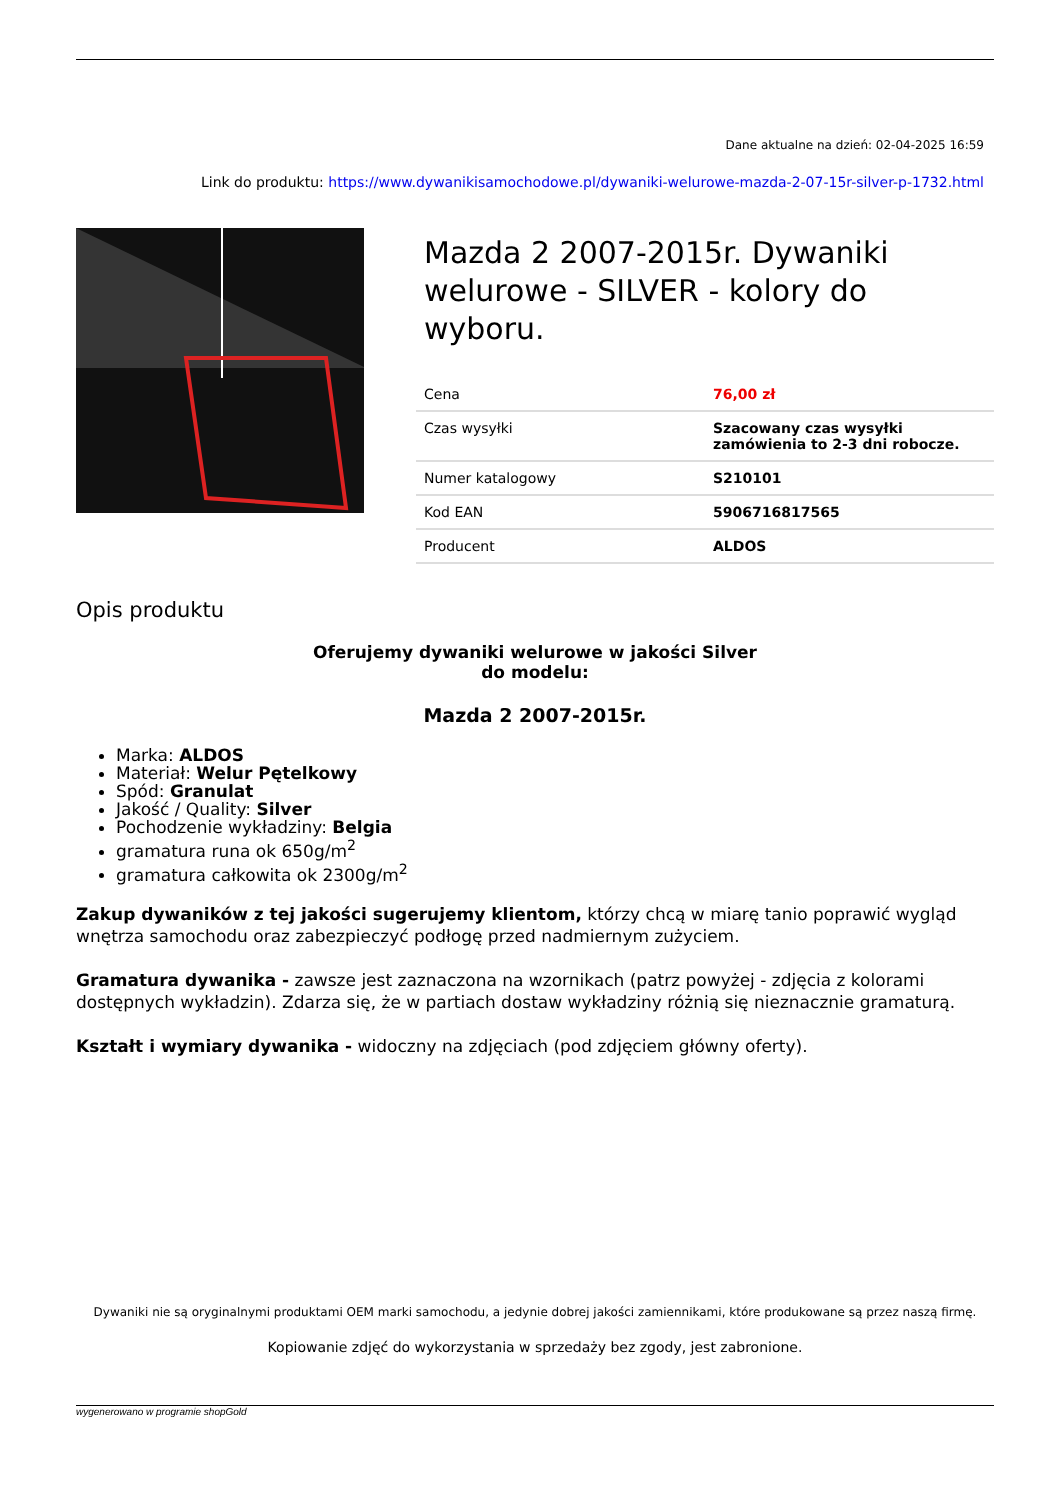Dane aktualne na dzień: 02-04-2025 16:59
Link do produktu: https://www.dywanikisamochodowe.pl/dywaniki-welurowe-mazda-2-07-15r-silver-p-1732.html
Mazda 2 2007-2015r. Dywaniki welurowe - SILVER - kolory do wyboru.
| Cena | 76,00 zł |
| Czas wysyłki | Szacowany czas wysyłki zamówienia to 2-3 dni robocze. |
| Numer katalogowy | S210101 |
| Kod EAN | 5906716817565 |
| Producent | ALDOS |
Opis produktu
Oferujemy dywaniki welurowe w jakości Silver
do modelu:
Mazda 2 2007-2015r.
Marka: ALDOS
Materiał: Welur Pętelkowy
Spód: Granulat
Jakość / Quality: Silver
Pochodzenie wykładziny: Belgia
gramatura runa ok 650g/m<sup>2</sup>
gramatura całkowita ok 2300g/m<sup>2</sup>
Zakup dywaników z tej jakości sugerujemy klientom, którzy chcą w miarę tanio poprawić wygląd wnętrza samochodu oraz zabezpieczyć podłogę przed nadmiernym zużyciem.
Gramatura dywanika - zawsze jest zaznaczona na wzornikach (patrz powyżej - zdjęcia z kolorami dostępnych wykładzin). Zdarza się, że w partiach dostaw wykładziny różnią się nieznacznie gramaturą.
Kształt i wymiary dywanika - widoczny na zdjęciach (pod zdjęciem główny oferty).
Dywaniki nie są oryginalnymi produktami OEM marki samochodu, a jedynie dobrej jakości zamiennikami, które produkowane są przez naszą firmę.
Kopiowanie zdjęć do wykorzystania w sprzedaży bez zgody, jest zabronione.
wygenerowano w programie shopGold